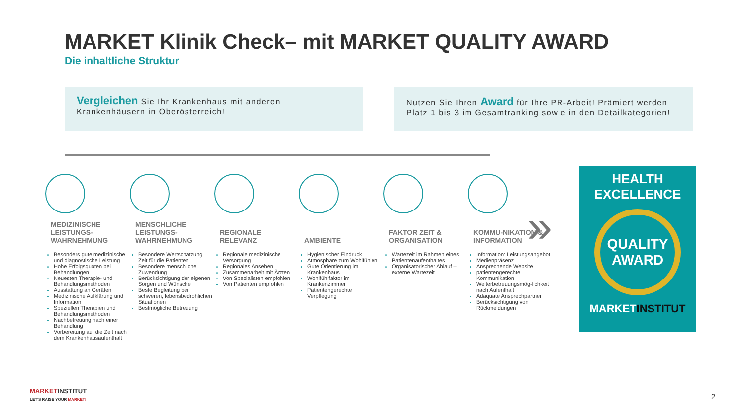MARKET Klinik Check– mit MARKET QUALITY AWARD
Die inhaltliche Struktur
Vergleichen Sie Ihr Krankenhaus mit anderen Krankenhäusern in Oberösterreich!
Nutzen Sie Ihren Award für Ihre PR-Arbeit! Prämiert werden Platz 1 bis 3 im Gesamtranking sowie in den Detailkategorien!
MEDIZINISCHE LEISTUNGS-WAHRNEHMUNG
Besonders gute medizinische und diagnostische Leistung
Hohe Erfolgsquoten bei Behandlungen
Neuesten Therapie- und Behandlungsmethoden
Ausstattung an Geräten
Medizinische Aufklärung und Information
Speziellen Therapien und Behandlungsmethoden
Nachbetreuung nach einer Behandlung
Vorbereitung auf die Zeit nach dem Krankenhausaufenthalt
MENSCHLICHE LEISTUNGS-WAHRNEHMUNG
Besondere Wertschätzung Zeit für die Patienten
Besondere menschliche Zuwendung
Berücksichtigung der eigenen Sorgen und Wünsche
Beste Begleitung bei schweren, lebensbedrohlichen Situationen
Bestmögliche Betreuung
REGIONALE RELEVANZ
Regionale medizinische Versorgung
Regionales Ansehen
Zusammenarbeit mit Ärzten
Von Spezialisten empfohlen
Von Patienten empfohlen
AMBIENTE
Hygienischer Eindruck
Atmosphäre zum Wohlfühlen
Gute Orientierung im Krankenhaus
Wohlfühlfaktor im Krankenzimmer
Patientengerechte Verpflegung
FAKTOR ZEIT & ORGANISATION
Wartezeit im Rahmen eines Patientenaufenthaltes
Organisatorischer Ablauf – externe Wartezeit
KOMMU-NIKATION & INFORMATION
Information: Leistungsangebot
Medienpräsenz
Ansprechende Website
patientengerechte Kommunikation
Weiterbetreuungsmög-lichkeit nach Aufenthalt
Adäquate Ansprechpartner
Berücksichtigung von Rückmeldungen
»
HEALTH EXCELLENCE
QUALITY AWARD
MARKETINSTITUT
MARKETINSTITUT
LET'S RAISE YOUR MARKET!
2